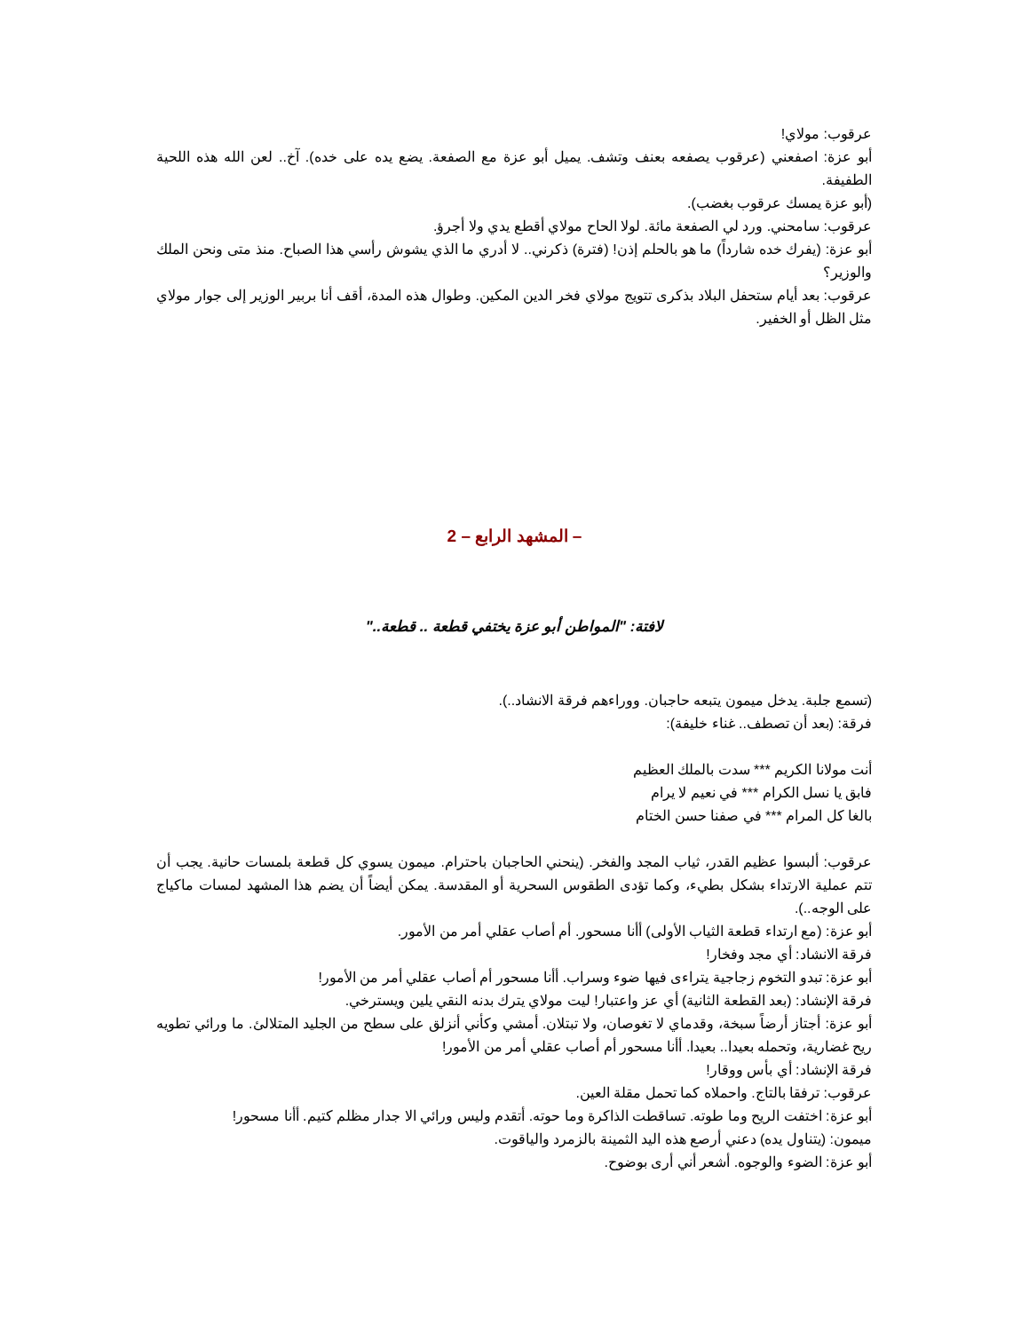عرقوب: مولاي!
أبو عزة: اصفعني (عرقوب يصفعه بعنف وتشف. يميل أبو عزة مع الصفعة. يضع يده على خده). آخ.. لعن الله هذه اللحية الطفيفة.
(أبو عزة يمسك عرقوب بغضب).
عرقوب: سامحني. ورد لي الصفعة مائة. لولا الحاح مولاي أقطع يدي ولا أجرؤ.
أبو عزة: (يفرك خده شارداً) ما هو بالحلم إذن! (فترة) ذكرني.. لا أدري ما الذي يشوش رأسي هذا الصباح. منذ متى ونحن الملك والوزير؟
عرقوب: بعد أيام ستحفل البلاد بذكرى تتويج مولاي فخر الدين المكين. وطوال هذه المدة، أقف أنا بربير الوزير إلى جوار مولاي مثل الظل أو الخفير.
– المشهد الرابع – 2
لافتة: "المواطن أبو عزة يختفي قطعة .. قطعة.."
(تسمع جلبة. يدخل ميمون يتبعه حاجبان. ووراءهم فرقة الانشاد..).
فرقة: (بعد أن تصطف.. غناء خليفة):
أنت مولانا الكريم *** سدت بالملك العظيم
فابق يا نسل الكرام *** في نعيم لا يرام
بالغا كل المرام *** في صفنا حسن الختام
عرقوب: ألبسوا عظيم القدر، ثياب المجد والفخر. (ينحني الحاجبان باحترام. ميمون يسوي كل قطعة بلمسات حانية. يجب أن تتم عملية الارتداء بشكل بطيء، وكما تؤدى الطقوس السحرية أو المقدسة. يمكن أيضاً أن يضم هذا المشهد لمسات ماكياج على الوجه..).
أبو عزة: (مع ارتداء قطعة الثياب الأولى) أأنا مسحور. أم أصاب عقلي أمر من الأمور.
فرقة الانشاد: أي مجد وفخار!
أبو عزة: تبدو التخوم زجاجية يتراءى فيها ضوء وسراب. أأنا مسحور أم أصاب عقلي أمر من الأمور!
فرقة الإنشاد: (بعد القطعة الثانية) أي عز واعتبار! ليت مولاي يترك بدنه النقي يلين ويسترخي.
أبو عزة: أجتاز أرضاً سبخة، وقدماي لا تغوصان، ولا تبتلان. أمشي وكأني أنزلق على سطح من الجليد المتلالئ. ما ورائي تطويه ريح غضارية، وتحمله بعيدا.. بعيدا. أأنا مسحور أم أصاب عقلي أمر من الأمور!
فرقة الإنشاد: أي بأس ووقار!
عرقوب: ترفقا بالتاج. واحملاه كما تحمل مقلة العين.
أبو عزة: اختفت الريح وما طوته. تساقطت الذاكرة وما حوته. أتقدم وليس ورائي الا جدار مظلم كتيم. أأنا مسحور!
ميمون: (يتناول يده) دعني أرصع هذه اليد الثمينة بالزمرد والياقوت.
أبو عزة: الضوء والوجوه. أشعر أني أرى بوضوح.